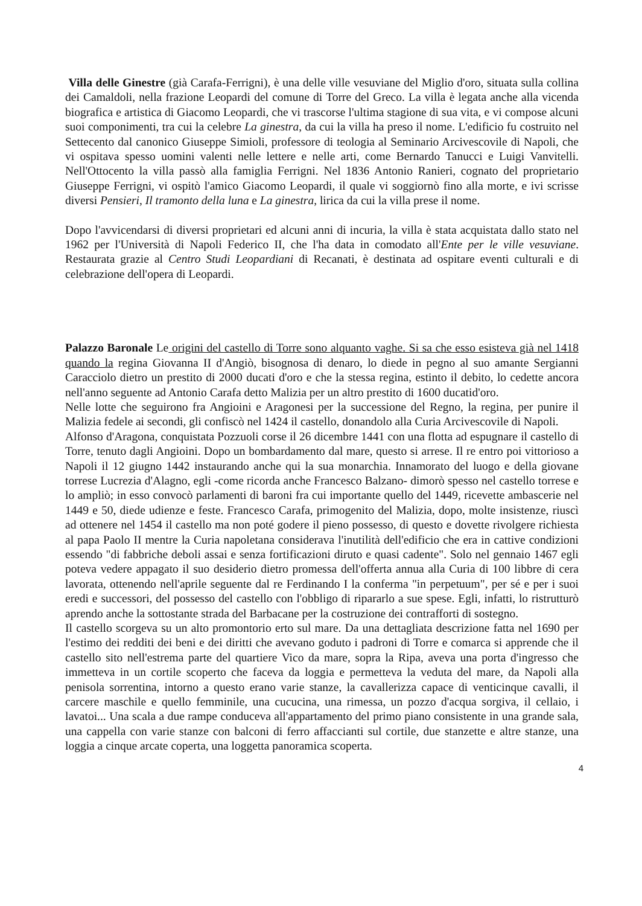Villa delle Ginestre (già Carafa-Ferrigni), è una delle ville vesuviane del Miglio d'oro, situata sulla collina dei Camaldoli, nella frazione Leopardi del comune di Torre del Greco. La villa è legata anche alla vicenda biografica e artistica di Giacomo Leopardi, che vi trascorse l'ultima stagione di sua vita, e vi compose alcuni suoi componimenti, tra cui la celebre La ginestra, da cui la villa ha preso il nome. L'edificio fu costruito nel Settecento dal canonico Giuseppe Simioli, professore di teologia al Seminario Arcivescovile di Napoli, che vi ospitava spesso uomini valenti nelle lettere e nelle arti, come Bernardo Tanucci e Luigi Vanvitelli. Nell'Ottocento la villa passò alla famiglia Ferrigni. Nel 1836 Antonio Ranieri, cognato del proprietario Giuseppe Ferrigni, vi ospitò l'amico Giacomo Leopardi, il quale vi soggiornò fino alla morte, e ivi scrisse diversi Pensieri, Il tramonto della luna e La ginestra, lirica da cui la villa prese il nome.
Dopo l'avvicendarsi di diversi proprietari ed alcuni anni di incuria, la villa è stata acquistata dallo stato nel 1962 per l'Università di Napoli Federico II, che l'ha data in comodato all'Ente per le ville vesuviane. Restaurata grazie al Centro Studi Leopardiani di Recanati, è destinata ad ospitare eventi culturali e di celebrazione dell'opera di Leopardi.
Palazzo Baronale Le origini del castello di Torre sono alquanto vaghe. Si sa che esso esisteva già nel 1418 quando la regina Giovanna II d'Angiò, bisognosa di denaro, lo diede in pegno al suo amante Sergianni Caracciolo dietro un prestito di 2000 ducati d'oro e che la stessa regina, estinto il debito, lo cedette ancora nell'anno seguente ad Antonio Carafa detto Malizia per un altro prestito di 1600 ducatid'oro.
Nelle lotte che seguirono fra Angioini e Aragonesi per la successione del Regno, la regina, per punire il Malizia fedele ai secondi, gli confiscò nel 1424 il castello, donandolo alla Curia Arcivescovile di Napoli.
Alfonso d'Aragona, conquistata Pozzuoli corse il 26 dicembre 1441 con una flotta ad espugnare il castello di Torre, tenuto dagli Angioini. Dopo un bombardamento dal mare, questo si arrese. Il re entro poi vittorioso a Napoli il 12 giugno 1442 instaurando anche qui la sua monarchia. Innamorato del luogo e della giovane torrese Lucrezia d'Alagno, egli -come ricorda anche Francesco Balzano- dimorò spesso nel castello torrese e lo ampliò; in esso convocò parlamenti di baroni fra cui importante quello del 1449, ricevette ambascerie nel 1449 e 50, diede udienze e feste. Francesco Carafa, primogenito del Malizia, dopo, molte insistenze, riuscì ad ottenere nel 1454 il castello ma non poté godere il pieno possesso, di questo e dovette rivolgere richiesta al papa Paolo II mentre la Curia napoletana considerava l'inutilità dell'edificio che era in cattive condizioni essendo "di fabbriche deboli assai e senza fortificazioni diruto e quasi cadente". Solo nel gennaio 1467 egli poteva vedere appagato il suo desiderio dietro promessa dell'offerta annua alla Curia di 100 libbre di cera lavorata, ottenendo nell'aprile seguente dal re Ferdinando I la conferma "in perpetuum", per sé e per i suoi eredi e successori, del possesso del castello con l'obbligo di ripararlo a sue spese. Egli, infatti, lo ristrutturò aprendo anche la sottostante strada del Barbacane per la costruzione dei contrafforti di sostegno.
Il castello scorgeva su un alto promontorio erto sul mare. Da una dettagliata descrizione fatta nel 1690 per l'estimo dei redditi dei beni e dei diritti che avevano goduto i padroni di Torre e comarca si apprende che il castello sito nell'estrema parte del quartiere Vico da mare, sopra la Ripa, aveva una porta d'ingresso che immetteva in un cortile scoperto che faceva da loggia e permetteva la veduta del mare, da Napoli alla penisola sorrentina, intorno a questo erano varie stanze, la cavallerizza capace di venticinque cavalli, il carcere maschile e quello femminile, una cucucina, una rimessa, un pozzo d'acqua sorgiva, il cellaio, i lavatoi... Una scala a due rampe conduceva all'appartamento del primo piano consistente in una grande sala, una cappella con varie stanze con balconi di ferro affaccianti sul cortile, due stanzette e altre stanze, una loggia a cinque arcate coperta, una loggetta panoramica scoperta.
4